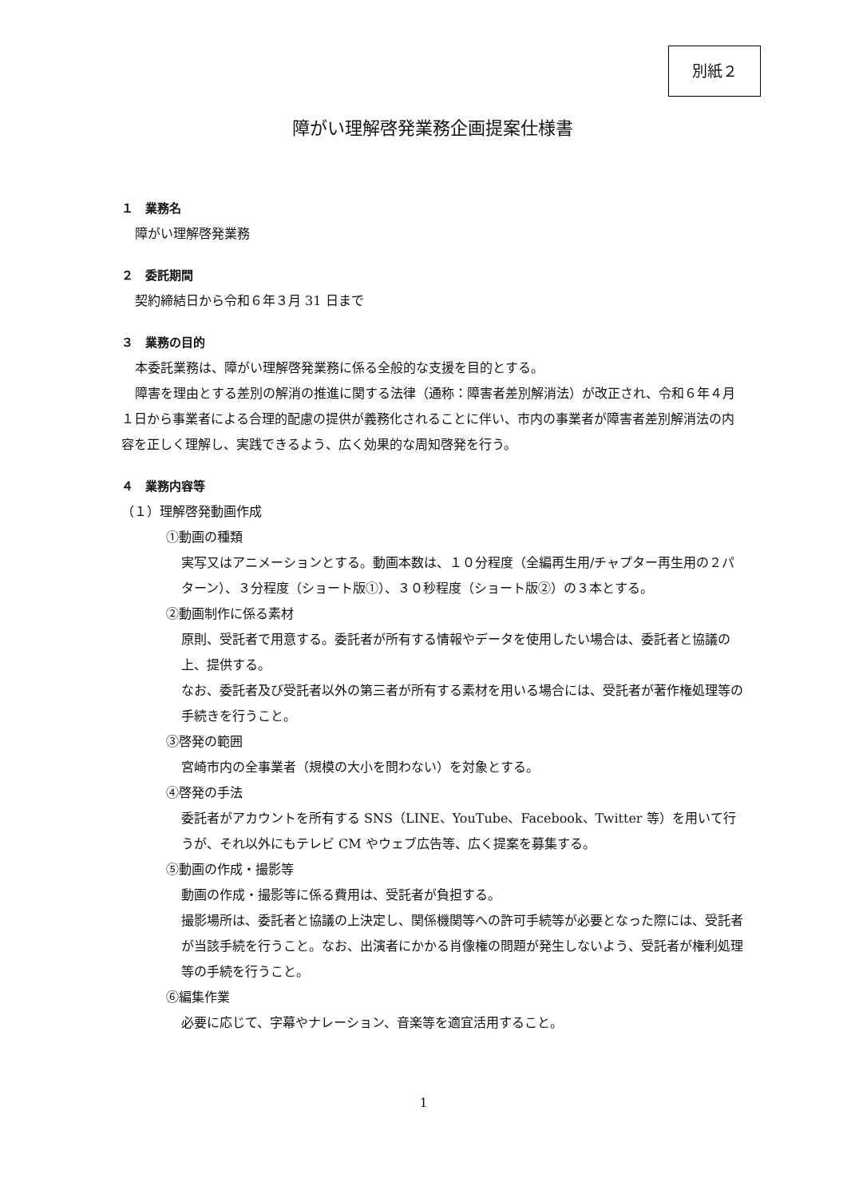別紙２
障がい理解啓発業務企画提案仕様書
１　業務名
障がい理解啓発業務
２　委託期間
契約締結日から令和６年３月 31 日まで
３　業務の目的
本委託業務は、障がい理解啓発業務に係る全般的な支援を目的とする。
障害を理由とする差別の解消の推進に関する法律（通称：障害者差別解消法）が改正され、令和６年４月１日から事業者による合理的配慮の提供が義務化されることに伴い、市内の事業者が障害者差別解消法の内容を正しく理解し、実践できるよう、広く効果的な周知啓発を行う。
４　業務内容等
（１）理解啓発動画作成
①動画の種類
実写又はアニメーションとする。動画本数は、１０分程度（全編再生用/チャプター再生用の２パターン）、３分程度（ショート版①）、３０秒程度（ショート版②）の３本とする。
②動画制作に係る素材
原則、受託者で用意する。委託者が所有する情報やデータを使用したい場合は、委託者と協議の上、提供する。
なお、委託者及び受託者以外の第三者が所有する素材を用いる場合には、受託者が著作権処理等の手続きを行うこと。
③啓発の範囲
宮崎市内の全事業者（規模の大小を問わない）を対象とする。
④啓発の手法
委託者がアカウントを所有する SNS（LINE、YouTube、Facebook、Twitter 等）を用いて行うが、それ以外にもテレビ CM やウェブ広告等、広く提案を募集する。
⑤動画の作成・撮影等
動画の作成・撮影等に係る費用は、受託者が負担する。
撮影場所は、委託者と協議の上決定し、関係機関等への許可手続等が必要となった際には、受託者が当該手続を行うこと。なお、出演者にかかる肖像権の問題が発生しないよう、受託者が権利処理等の手続を行うこと。
⑥編集作業
必要に応じて、字幕やナレーション、音楽等を適宜活用すること。
1